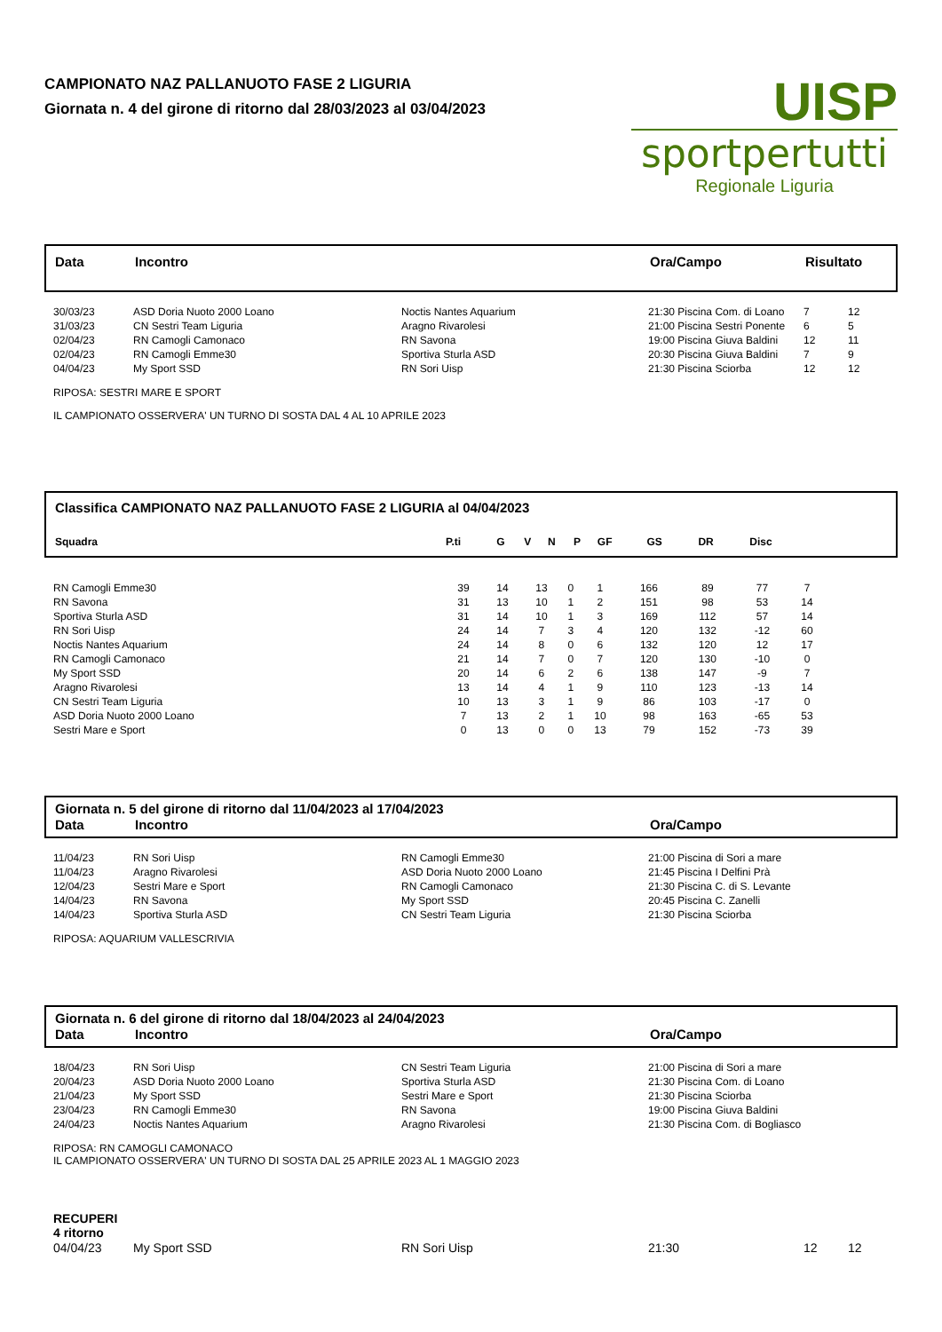CAMPIONATO NAZ PALLANUOTO FASE 2 LIGURIA
Giornata n. 4 del girone di ritorno dal 28/03/2023 al 03/04/2023
UISP
sportpertutti
Regionale Liguria
| Data | Incontro | Ora/Campo | Risultato |
| --- | --- | --- | --- |
| 30/03/23 | ASD Doria Nuoto 2000 Loano | Noctis Nantes Aquarium | 21:30 Piscina Com. di Loano | 7 | 12 |
| 31/03/23 | CN Sestri Team Liguria | Aragno Rivarolesi | 21:00 Piscina Sestri Ponente | 6 | 5 |
| 02/04/23 | RN Camogli Camonaco | RN Savona | 19:00 Piscina Giuva Baldini | 12 | 11 |
| 02/04/23 | RN Camogli Emme30 | Sportiva Sturla ASD | 20:30 Piscina Giuva Baldini | 7 | 9 |
| 04/04/23 | My Sport SSD | RN Sori Uisp | 21:30 Piscina Sciorba | 12 | 12 |
RIPOSA: SESTRI MARE E SPORT
IL CAMPIONATO OSSERVERA' UN TURNO DI SOSTA DAL 4 AL 10 APRILE 2023
Classifica CAMPIONATO NAZ PALLANUOTO FASE 2 LIGURIA al 04/04/2023
| Squadra | P.ti | G | V | N | P | GF | GS | DR | Disc | |
| --- | --- | --- | --- | --- | --- | --- | --- | --- | --- | --- |
| RN Camogli Emme30 | 39 | 14 | 13 | 0 | 1 | 166 | 89 | 77 | 7 | |
| RN Savona | 31 | 13 | 10 | 1 | 2 | 151 | 98 | 53 | 14 | |
| Sportiva Sturla ASD | 31 | 14 | 10 | 1 | 3 | 169 | 112 | 57 | 14 | |
| RN Sori Uisp | 24 | 14 | 7 | 3 | 4 | 120 | 132 | -12 | 60 | |
| Noctis Nantes Aquarium | 24 | 14 | 8 | 0 | 6 | 132 | 120 | 12 | 17 | |
| RN Camogli Camonaco | 21 | 14 | 7 | 0 | 7 | 120 | 130 | -10 | 0 | |
| My Sport SSD | 20 | 14 | 6 | 2 | 6 | 138 | 147 | -9 | 7 | |
| Aragno Rivarolesi | 13 | 14 | 4 | 1 | 9 | 110 | 123 | -13 | 14 | |
| CN Sestri Team Liguria | 10 | 13 | 3 | 1 | 9 | 86 | 103 | -17 | 0 | |
| ASD Doria Nuoto 2000 Loano | 7 | 13 | 2 | 1 | 10 | 98 | 163 | -65 | 53 | |
| Sestri Mare e Sport | 0 | 13 | 0 | 0 | 13 | 79 | 152 | -73 | 39 | |
Giornata n. 5 del girone di ritorno dal 11/04/2023 al 17/04/2023
| Data | Incontro | Ora/Campo |
| --- | --- | --- |
| 11/04/23 | RN Sori Uisp | RN Camogli Emme30 | 21:00 Piscina di Sori a mare |
| 11/04/23 | Aragno Rivarolesi | ASD Doria Nuoto 2000 Loano | 21:45 Piscina I Delfini Prà |
| 12/04/23 | Sestri Mare e Sport | RN Camogli Camonaco | 21:30 Piscina C. di S. Levante |
| 14/04/23 | RN Savona | My Sport SSD | 20:45 Piscina C. Zanelli |
| 14/04/23 | Sportiva Sturla ASD | CN Sestri Team Liguria | 21:30 Piscina Sciorba |
RIPOSA: AQUARIUM VALLESCRIVIA
Giornata n. 6 del girone di ritorno dal 18/04/2023 al 24/04/2023
| Data | Incontro | Ora/Campo |
| --- | --- | --- |
| 18/04/23 | RN Sori Uisp | CN Sestri Team Liguria | 21:00 Piscina di Sori a mare |
| 20/04/23 | ASD Doria Nuoto 2000 Loano | Sportiva Sturla ASD | 21:30 Piscina Com. di Loano |
| 21/04/23 | My Sport SSD | Sestri Mare e Sport | 21:30 Piscina Sciorba |
| 23/04/23 | RN Camogli Emme30 | RN Savona | 19:00 Piscina Giuva Baldini |
| 24/04/23 | Noctis Nantes Aquarium | Aragno Rivarolesi | 21:30 Piscina Com. di Bogliasco |
RIPOSA: RN CAMOGLI CAMONACO
IL CAMPIONATO OSSERVERA' UN TURNO DI SOSTA DAL 25 APRILE 2023 AL 1 MAGGIO 2023
RECUPERI
4 ritorno
| 04/04/23 | My Sport SSD | RN Sori Uisp | 21:30 | 12 | 12 |